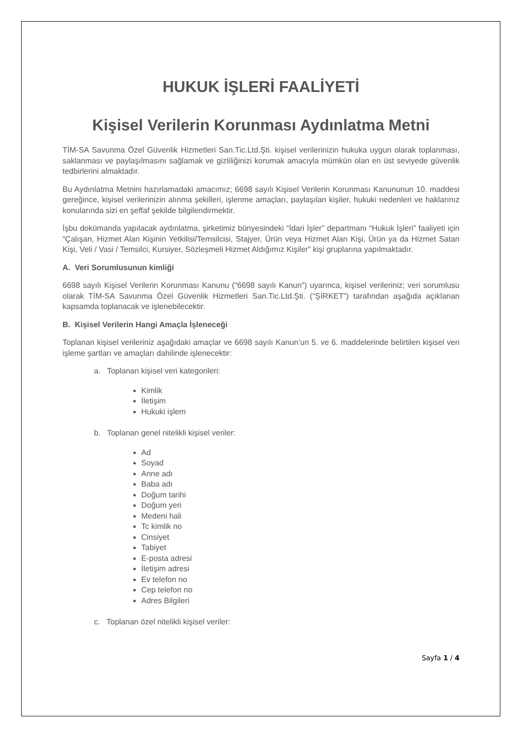HUKUK İŞLERİ FAALİYETİ
Kişisel Verilerin Korunması Aydınlatma Metni
TİM-SA Savunma Özel Güvenlik Hizmetleri San.Tic.Ltd.Şti. kişisel verilerinizin hukuka uygun olarak toplanması, saklanması ve paylaşılmasını sağlamak ve gizliliğinizi korumak amacıyla mümkün olan en üst seviyede güvenlik tedbirlerini almaktadır.
Bu Aydınlatma Metnini hazırlamadaki amacımız; 6698 sayılı Kişisel Verilerin Korunması Kanununun 10. maddesi gereğince, kişisel verilerinizin alınma şekilleri, işlenme amaçları, paylaşılan kişiler, hukuki nedenleri ve haklarınız konularında sizi en şeffaf şekilde bilgilendirmektir.
İşbu dokümanda yapılacak aydınlatma, şirketimiz bünyesindeki “İdari İşler” departmanı “Hukuk İşleri” faaliyeti için “Çalışan, Hizmet Alan Kişinin Yetkilisi/Temsilcisi, Stajyer, Ürün veya Hizmet Alan Kişi, Ürün ya da Hizmet Satan Kişi, Veli / Vasi / Temsilci, Kursiyer, Sözleşmeli Hizmet Aldığımız Kişiler” kişi gruplarına yapılmaktadır.
A. Veri Sorumlusunun kimliği
6698 sayılı Kişisel Verilerin Korunması Kanunu (“6698 sayılı Kanun”) uyarınca, kişisel verileriniz; veri sorumlusu olarak TİM-SA Savunma Özel Güvenlik Hizmetleri San.Tic.Ltd.Şti. (“ŞİRKET”) tarafından aşağıda açıklanan kapsamda toplanacak ve işlenebilecektir.
B. Kişisel Verilerin Hangi Amaçla İşleneceği
Toplanan kişisel verileriniz aşağıdaki amaçlar ve 6698 sayılı Kanun’un 5. ve 6. maddelerinde belirtilen kişisel veri işleme şartları ve amaçları dahilinde işlenecektir:
a. Toplanan kişisel veri kategorileri:
Kimlik
İletişim
Hukuki işlem
b. Toplanan genel nitelikli kişisel veriler:
Ad
Soyad
Anne adı
Baba adı
Doğum tarihi
Doğum yeri
Medeni hali
Tc kimlik no
Cinsiyet
Tabiyet
E-posta adresi
İletişim adresi
Ev telefon no
Cep telefon no
Adres Bilgileri
c. Toplanan özel nitelikli kişisel veriler:
Sayfa 1 / 4